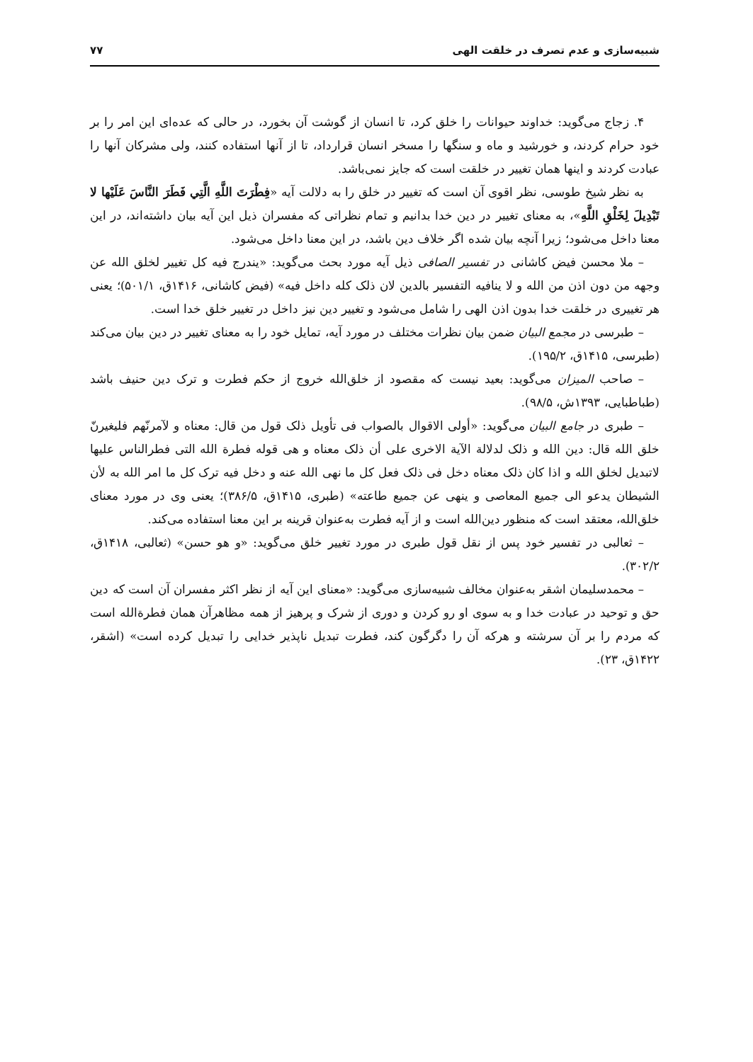شبیه‌سازی و عدم تصرف در خلقت الهی ۷۷
۴. زجاج می‌گوید: خداوند حیوانات را خلق کرد، تا انسان از گوشت آن بخورد، در حالی که عده‌ای این امر را بر خود حرام کردند، و خورشید و ماه و سنگها را مسخر انسان قرارداد، تا از آنها استفاده کنند، ولی مشرکان آنها را عبادت کردند و اینها همان تغییر در خلقت است که جایز نمی‌باشد.
به نظر شیخ طوسی، نظر اقوی آن است که تغییر در خلق را به دلالت آیه «فِطْرَتَ اللَّهِ الَّتِي فَطَرَ النَّاسَ عَلَيْها لا تَبْدِيلَ لِخَلْقِ اللَّهِ»، به معنای تغییر در دین خدا بدانیم و تمام نظراتی که مفسران ذیل این آیه بیان داشته‌اند، در این معنا داخل می‌شود؛ زیرا آنچه بیان شده اگر خلاف دین باشد، در این معنا داخل می‌شود.
– ملا محسن فیض کاشانی در تفسیر الصافی ذیل آیه مورد بحث می‌گوید: «یندرج فیه کل تغییر لخلق الله عن وجهه من دون اذن من الله و لا ینافیه التفسیر بالدین لان ذلک کله داخل فیه» (فیض کاشانی، ۱۴۱۶ق، ۵۰۱/۱)؛ یعنی هر تغییری در خلقت خدا بدون اذن الهی را شامل می‌شود و تغییر دین نیز داخل در تغییر خلق خدا است.
– طبرسی در مجمع البیان ضمن بیان نظرات مختلف در مورد آیه، تمایل خود را به معنای تغییر در دین بیان می‌کند (طبرسی، ۱۴۱۵ق، ۱۹۵/۲).
– صاحب المیزان می‌گوید: بعید نیست که مقصود از خلق‌الله خروج از حکم فطرت و ترک دین حنیف باشد (طباطبایی، ۱۳۹۳ش، ۹۸/۵).
– طبری در جامع البیان می‌گوید: «أولی الاقوال بالصواب فی تأویل ذلک قول من قال: معناه و لآمرنّهم فلیغیرنّ خلق الله قال: دین الله و ذلک لدلالة الآیة الاخری علی أن ذلک معناه و هی قوله فطرة الله التی فطرالناس علیها لاتبدیل لخلق الله و اذا کان ذلک معناه دخل فی ذلک فعل کل ما نهی الله عنه و دخل فیه ترک کل ما امر الله به لأن الشیطان یدعو الی جمیع المعاصی و ینهی عن جمیع طاعته» (طبری، ۱۴۱۵ق، ۳۸۶/۵)؛ یعنی وی در مورد معنای خلق‌الله، معتقد است که منظور دین‌الله است و از آیه فطرت به‌عنوان قرینه بر این معنا استفاده می‌کند.
– ثعالبی در تفسیر خود پس از نقل قول طبری در مورد تغییر خلق می‌گوید: «و هو حسن» (ثعالبی، ۱۴۱۸ق، ۳۰۲/۲).
– محمدسلیمان اشقر به‌عنوان مخالف شبیه‌سازی می‌گوید: «معنای این آیه از نظر اکثر مفسران آن است که دین حق و توحید در عبادت خدا و به سوی او رو کردن و دوری از شرک و پرهیز از همه مظاهرآن همان فطرةالله است که مردم را بر آن سرشته و هرکه آن را دگرگون کند، فطرت تبدیل ناپذیر خدایی را تبدیل کرده است» (اشقر، ۱۴۲۲ق، ۲۳).